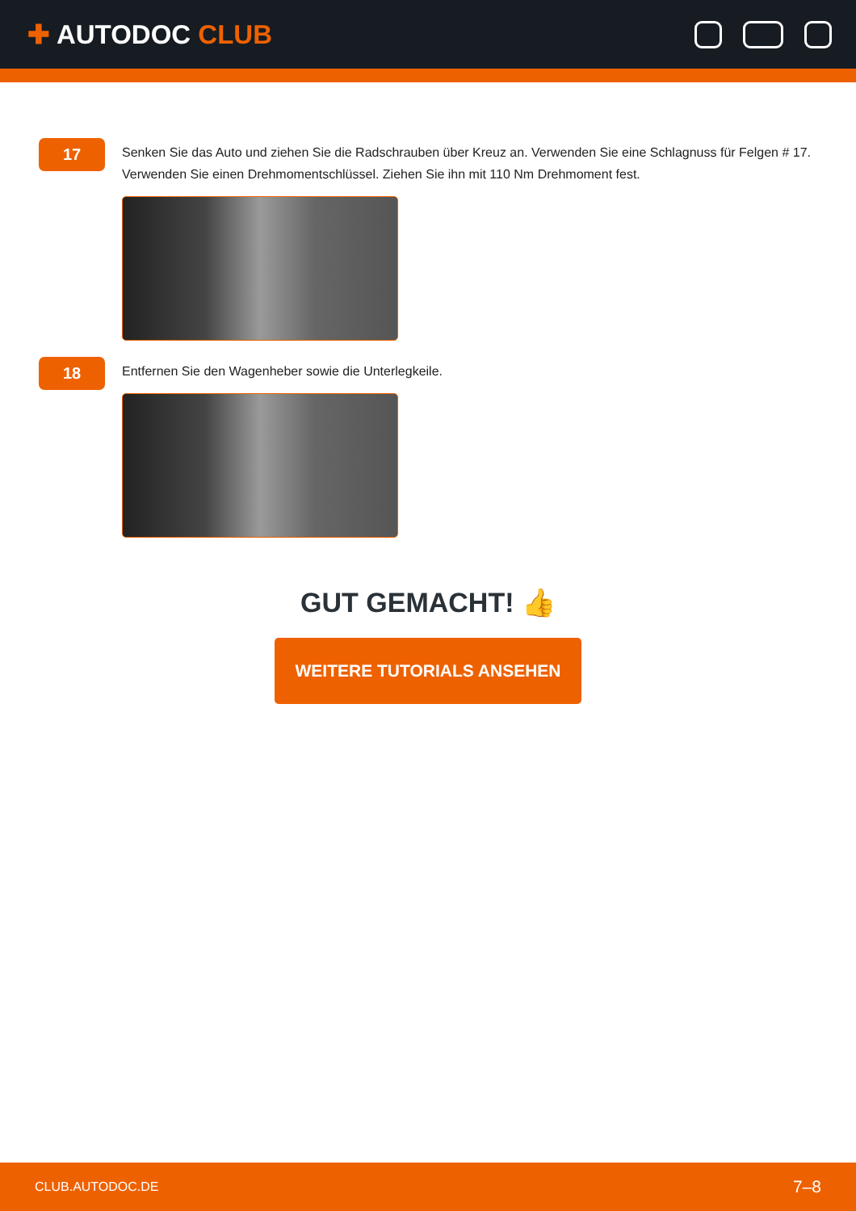✚ AUTODOC CLUB
17
Senken Sie das Auto und ziehen Sie die Radschrauben über Kreuz an. Verwenden Sie eine Schlagnuss für Felgen # 17. Verwenden Sie einen Drehmomentschlüssel. Ziehen Sie ihn mit 110 Nm Drehmoment fest.
18
Entfernen Sie den Wagenheber sowie die Unterlegkeile.
GUT GEMACHT! 👍
WEITERE TUTORIALS ANSEHEN
CLUB.AUTODOC.DE 7–8